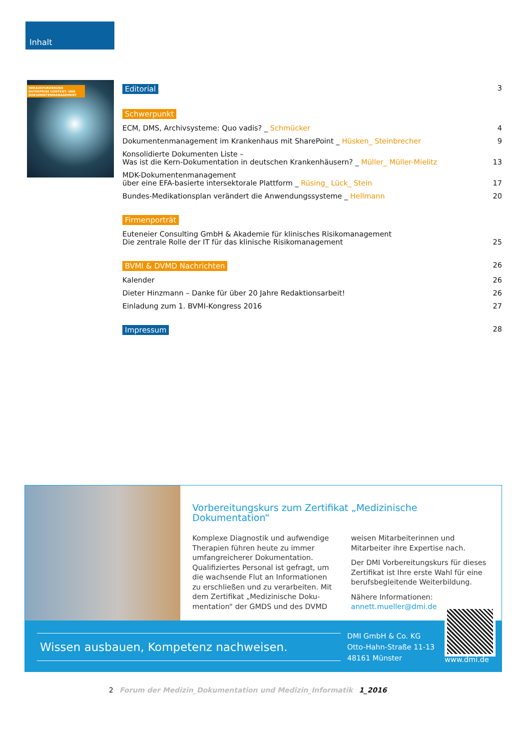Inhalt
HERAUSFORDERUNG ENTERPRISE CONTENT- UND DOKUMENTENMANAGEMENT
Editorial 3
Schwerpunkt
ECM, DMS, Archivsysteme: Quo vadis? _ Schmücker 4
Dokumentenmanagement im Krankenhaus mit SharePoint _ Hüsken_ Steinbrecher 9
Konsolidierte Dokumenten Liste –
Was ist die Kern-Dokumentation in deutschen Krankenhäusern? _ Müller_ Müller-Mielitz 13
MDK-Dokumentenmanagement
über eine EFA-basierte intersektorale Plattform _ Rüsing_ Lück_ Stein 17
Bundes-Medikationsplan verändert die Anwendungssysteme _ Hellmann 20
Firmenporträt
Euteneier Consulting GmbH & Akademie für klinisches Risikomanagement
Die zentrale Rolle der IT für das klinische Risikomanagement 25
BVMI & DVMD Nachrichten 26
Kalender 26
Dieter Hinzmann – Danke für über 20 Jahre Redaktionsarbeit! 26
Einladung zum 1. BVMI-Kongress 2016 27
Impressum 28
Vorbereitungskurs zum Zertifikat „Medizinische Dokumentation“
Komplexe Diagnostik und aufwendige Therapien führen heute zu immer umfangreicherer Dokumentation. Qualifiziertes Personal ist gefragt, um die wachsende Flut an Informationen zu erschließen und zu verarbeiten. Mit dem Zertifikat „Medizinische Doku-mentation“ der GMDS und des DVMD
weisen Mitarbeiterinnen und Mitarbeiter ihre Expertise nach.
Der DMI Vorbereitungskurs für dieses Zertifikat ist Ihre erste Wahl für eine berufsbegleitende Weiterbildung.
Nähere Informationen:
annett.mueller@dmi.de
Wissen ausbauen, Kompetenz nachweisen.
DMI GmbH & Co. KG
Otto-Hahn-Straße 11-13
48161 Münster
www.dmi.de
2 Forum der Medizin_Dokumentation und Medizin_Informatik 1_2016